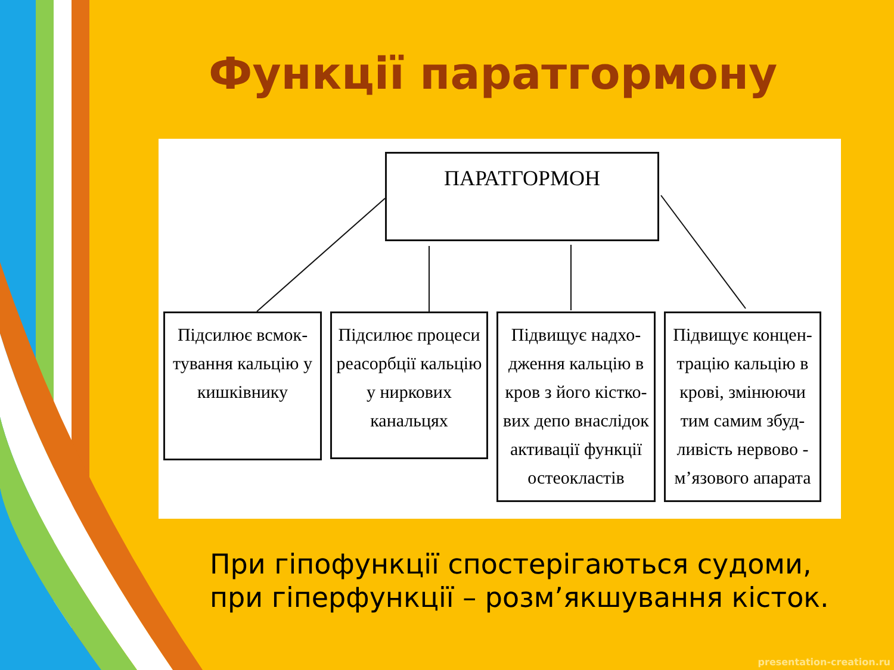Функції паратгормону
ПАРАТГОРМОН
Підсилює всмок-тування кальцію у кишківнику
Підсилює процеси реасорбції кальцію у ниркових канальцях
Підвищує надхо-дження кальцію в кров з його кістко-вих депо внаслідок активації функції остеокластів
Підвищує концен-трацію кальцію в крові, змінюючи тим самим збуд-ливість нервово - м’язового апарата
При гіпофункції спостерігаються судоми,
при гіперфункції – розм’якшування кісток.
presentation-creation.ru